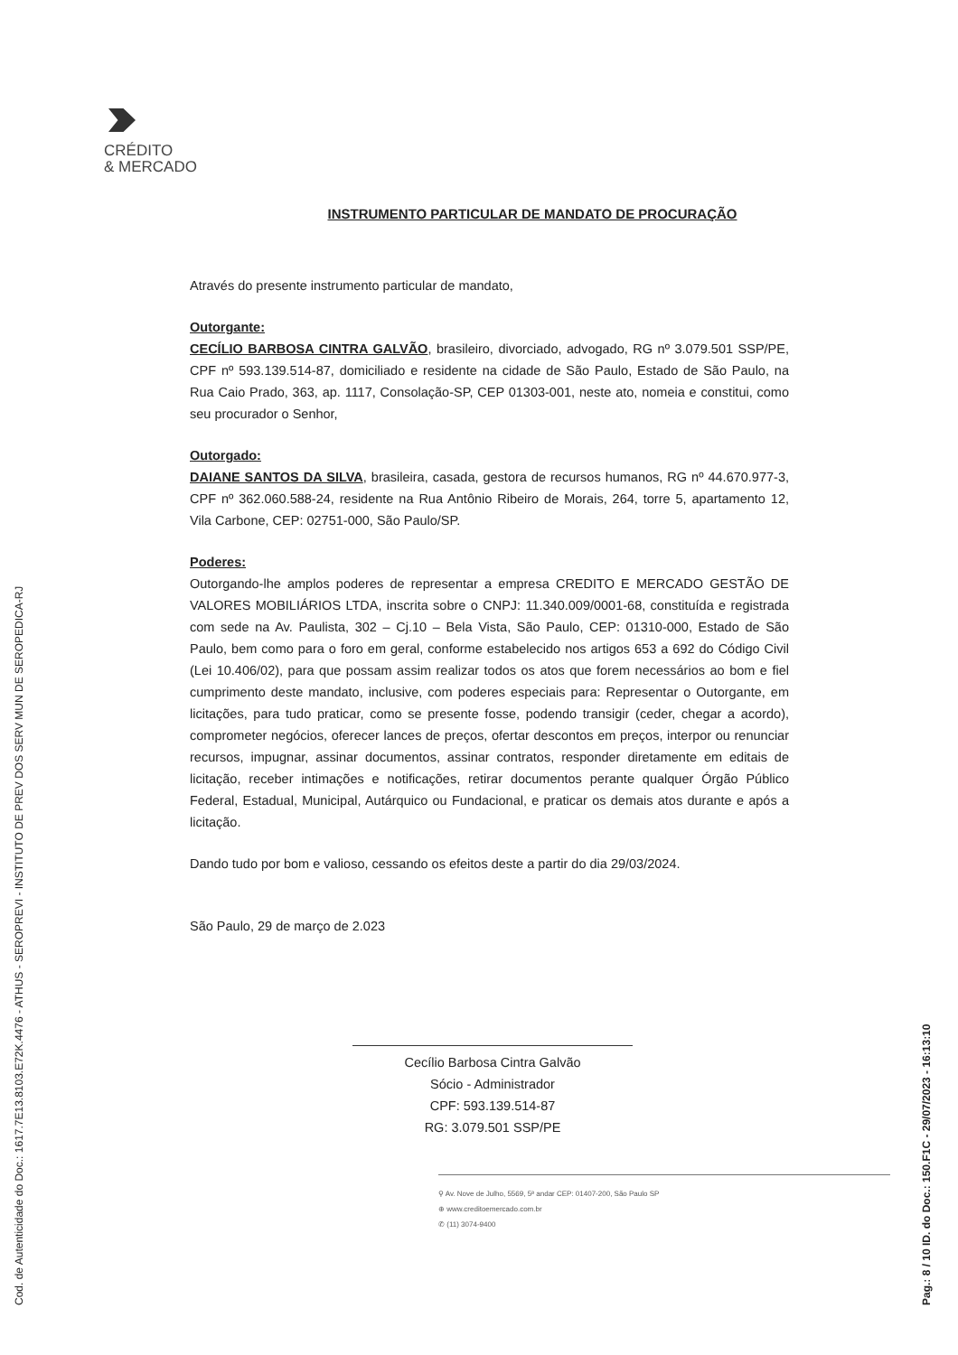Cod. de Autenticidade do Doc.: 1617.7E13.8103.E72K.4476 - ATHUS - SEROPREVI - INSTITUTO DE PREV DOS SERV MUN DE SEROPEDICA-RJ Pag.: 8 / 10 ID. do Doc.: 150.F1C - 29/07/2023 - 16:13:10
CRÉDITO
& MERCADO
INSTRUMENTO PARTICULAR DE MANDATO DE PROCURAÇÃO
Através do presente instrumento particular de mandato,
Outorgante:
CECÍLIO BARBOSA CINTRA GALVÃO, brasileiro, divorciado, advogado, RG nº 3.079.501 SSP/PE, CPF nº 593.139.514-87, domiciliado e residente na cidade de São Paulo, Estado de São Paulo, na Rua Caio Prado, 363, ap. 1117, Consolação-SP, CEP 01303-001, neste ato, nomeia e constitui, como seu procurador o Senhor,
Outorgado:
DAIANE SANTOS DA SILVA, brasileira, casada, gestora de recursos humanos, RG nº 44.670.977-3, CPF nº 362.060.588-24, residente na Rua Antônio Ribeiro de Morais, 264, torre 5, apartamento 12, Vila Carbone, CEP: 02751-000, São Paulo/SP.
Poderes:
Outorgando-lhe amplos poderes de representar a empresa CREDITO E MERCADO GESTÃO DE VALORES MOBILIÁRIOS LTDA, inscrita sobre o CNPJ: 11.340.009/0001-68, constituída e registrada com sede na Av. Paulista, 302 – Cj.10 – Bela Vista, São Paulo, CEP: 01310-000, Estado de São Paulo, bem como para o foro em geral, conforme estabelecido nos artigos 653 a 692 do Código Civil (Lei 10.406/02), para que possam assim realizar todos os atos que forem necessários ao bom e fiel cumprimento deste mandato, inclusive, com poderes especiais para: Representar o Outorgante, em licitações, para tudo praticar, como se presente fosse, podendo transigir (ceder, chegar a acordo), comprometer negócios, oferecer lances de preços, ofertar descontos em preços, interpor ou renunciar recursos, impugnar, assinar documentos, assinar contratos, responder diretamente em editais de licitação, receber intimações e notificações, retirar documentos perante qualquer Órgão Público Federal, Estadual, Municipal, Autárquico ou Fundacional, e praticar os demais atos durante e após a licitação.
Dando tudo por bom e valioso, cessando os efeitos deste a partir do dia 29/03/2024.
São Paulo, 29 de março de 2.023
Cecílio Barbosa Cintra Galvão
Sócio - Administrador
CPF: 593.139.514-87
RG: 3.079.501 SSP/PE
⚲ Av. Nove de Julho, 5569, 5ª andar CEP: 01407-200, São Paulo SP
⊕ www.creditoemercado.com.br
✆ (11) 3074-9400